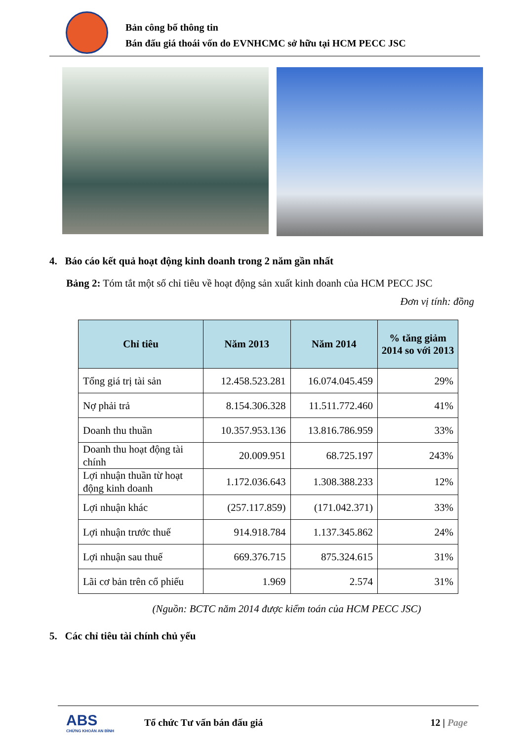Bản công bố thông tin
Bán đấu giá thoái vốn do EVNHCMC sở hữu tại HCM PECC JSC
4. Báo cáo kết quả hoạt động kinh doanh trong 2 năm gần nhất
Bảng 2: Tóm tắt một số chỉ tiêu về hoạt động sản xuất kinh doanh của HCM PECC JSC
Đơn vị tính: đồng
| Chỉ tiêu | Năm 2013 | Năm 2014 | % tăng giảm 2014 so với 2013 |
| --- | --- | --- | --- |
| Tổng giá trị tài sản | 12.458.523.281 | 16.074.045.459 | 29% |
| Nợ phải trả | 8.154.306.328 | 11.511.772.460 | 41% |
| Doanh thu thuần | 10.357.953.136 | 13.816.786.959 | 33% |
| Doanh thu hoạt động tài chính | 20.009.951 | 68.725.197 | 243% |
| Lợi nhuận thuần từ hoạt động kinh doanh | 1.172.036.643 | 1.308.388.233 | 12% |
| Lợi nhuận khác | (257.117.859) | (171.042.371) | 33% |
| Lợi nhuận trước thuế | 914.918.784 | 1.137.345.862 | 24% |
| Lợi nhuận sau thuế | 669.376.715 | 875.324.615 | 31% |
| Lãi cơ bản trên cổ phiếu | 1.969 | 2.574 | 31% |
(Nguồn: BCTC năm 2014 được kiểm toán của HCM PECC JSC)
5. Các chỉ tiêu tài chính chủ yếu
ABS
CHỨNG KHOÁN AN BÌNH
Tổ chức Tư vấn bán đấu giá 12 | Page